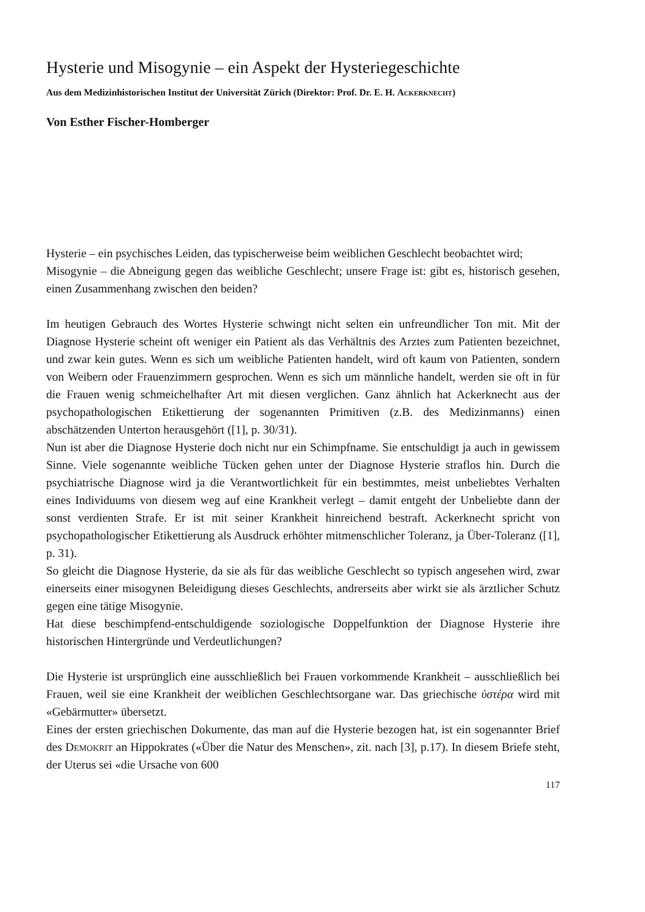Hysterie und Misogynie – ein Aspekt der Hysteriegeschichte
Aus dem Medizinhistorischen Institut der Universität Zürich (Direktor: Prof. Dr. E. H. Ackerknecht)
Von Esther Fischer-Homberger
Hysterie – ein psychisches Leiden, das typischerweise beim weiblichen Geschlecht beobachtet wird;
Misogynie – die Abneigung gegen das weibliche Geschlecht; unsere Frage ist: gibt es, historisch gesehen, einen Zusammenhang zwischen den beiden?
Im heutigen Gebrauch des Wortes Hysterie schwingt nicht selten ein unfreundlicher Ton mit. Mit der Diagnose Hysterie scheint oft weniger ein Patient als das Verhältnis des Arztes zum Patienten bezeichnet, und zwar kein gutes. Wenn es sich um weibliche Patienten handelt, wird oft kaum von Patienten, sondern von Weibern oder Frauenzimmern gesprochen. Wenn es sich um männliche handelt, werden sie oft in für die Frauen wenig schmeichelhafter Art mit diesen verglichen. Ganz ähnlich hat Ackerknecht aus der psychopathologischen Etikettierung der sogenannten Primitiven (z.B. des Medizinmanns) einen abschätzenden Unterton herausgehört ([1], p. 30/31).
Nun ist aber die Diagnose Hysterie doch nicht nur ein Schimpfname. Sie entschuldigt ja auch in gewissem Sinne. Viele sogenannte weibliche Tücken gehen unter der Diagnose Hysterie straflos hin. Durch die psychiatrische Diagnose wird ja die Verantwortlichkeit für ein bestimmtes, meist unbeliebtes Verhalten eines Individuums von diesem weg auf eine Krankheit verlegt – damit entgeht der Unbeliebte dann der sonst verdienten Strafe. Er ist mit seiner Krankheit hinreichend bestraft. Ackerknecht spricht von psychopathologischer Etikettierung als Ausdruck erhöhter mitmenschlicher Toleranz, ja Über-Toleranz ([1], p. 31).
So gleicht die Diagnose Hysterie, da sie als für das weibliche Geschlecht so typisch angesehen wird, zwar einerseits einer misogynen Beleidigung dieses Geschlechts, andrerseits aber wirkt sie als ärztlicher Schutz gegen eine tätige Misogynie.
Hat diese beschimpfend-entschuldigende soziologische Doppelfunktion der Diagnose Hysterie ihre historischen Hintergründe und Verdeutlichungen?
Die Hysterie ist ursprünglich eine ausschließlich bei Frauen vorkommende Krankheit – ausschließlich bei Frauen, weil sie eine Krankheit der weiblichen Geschlechtsorgane war. Das griechische ὑστέρα wird mit «Gebärmutter» übersetzt.
Eines der ersten griechischen Dokumente, das man auf die Hysterie bezogen hat, ist ein sogenannter Brief des Demokrit an Hippokrates («Über die Natur des Menschen», zit. nach [3], p.17). In diesem Briefe steht, der Uterus sei «die Ursache von 600
117